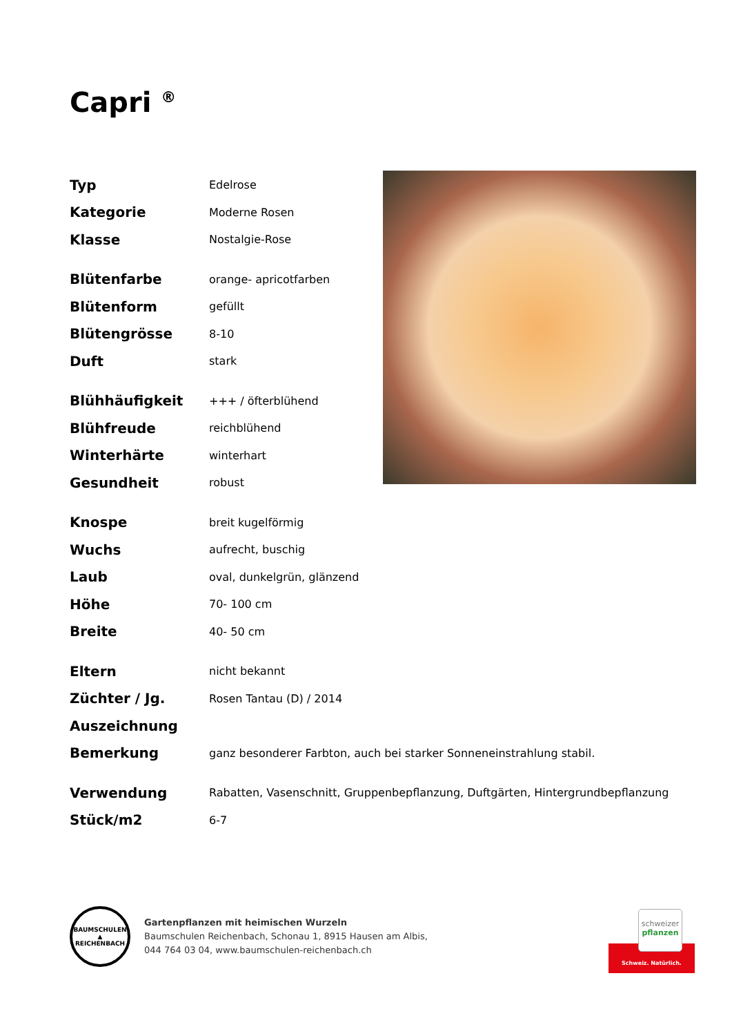Capri <sup>®</sup>
| Typ | Edelrose |
| Kategorie | Moderne Rosen |
| Klasse | Nostalgie-Rose |
| Blütenfarbe | orange- apricotfarben |
| Blütenform | gefüllt |
| Blütengrösse | 8-10 |
| Duft | stark |
| Blühhäufigkeit | +++ / öfterblühend |
| Blühfreude | reichblühend |
| Winterhärte | winterhart |
| Gesundheit | robust |
| Knospe | breit kugelförmig |
| Wuchs | aufrecht, buschig |
| Laub | oval, dunkelgrün, glänzend |
| Höhe | 70- 100 cm |
| Breite | 40- 50 cm |
| Eltern | nicht bekannt |
| Züchter / Jg. | Rosen Tantau (D) / 2014 |
| Auszeichnung | |
| Bemerkung | ganz besonderer Farbton, auch bei starker Sonneneinstrahlung stabil. |
| Verwendung | Rabatten, Vasenschnitt, Gruppenbepflanzung, Duftgärten, Hintergrundbepflanzung |
| Stück/m2 | 6-7 |
BAUMSCHULEN
▲
REICHENBACH
Gartenpflanzen mit heimischen Wurzeln
Baumschulen Reichenbach, Schonau 1, 8915 Hausen am Albis,
044 764 03 04, www.baumschulen-reichenbach.ch
schweizer
pflanzen
Schweiz. Natürlich.